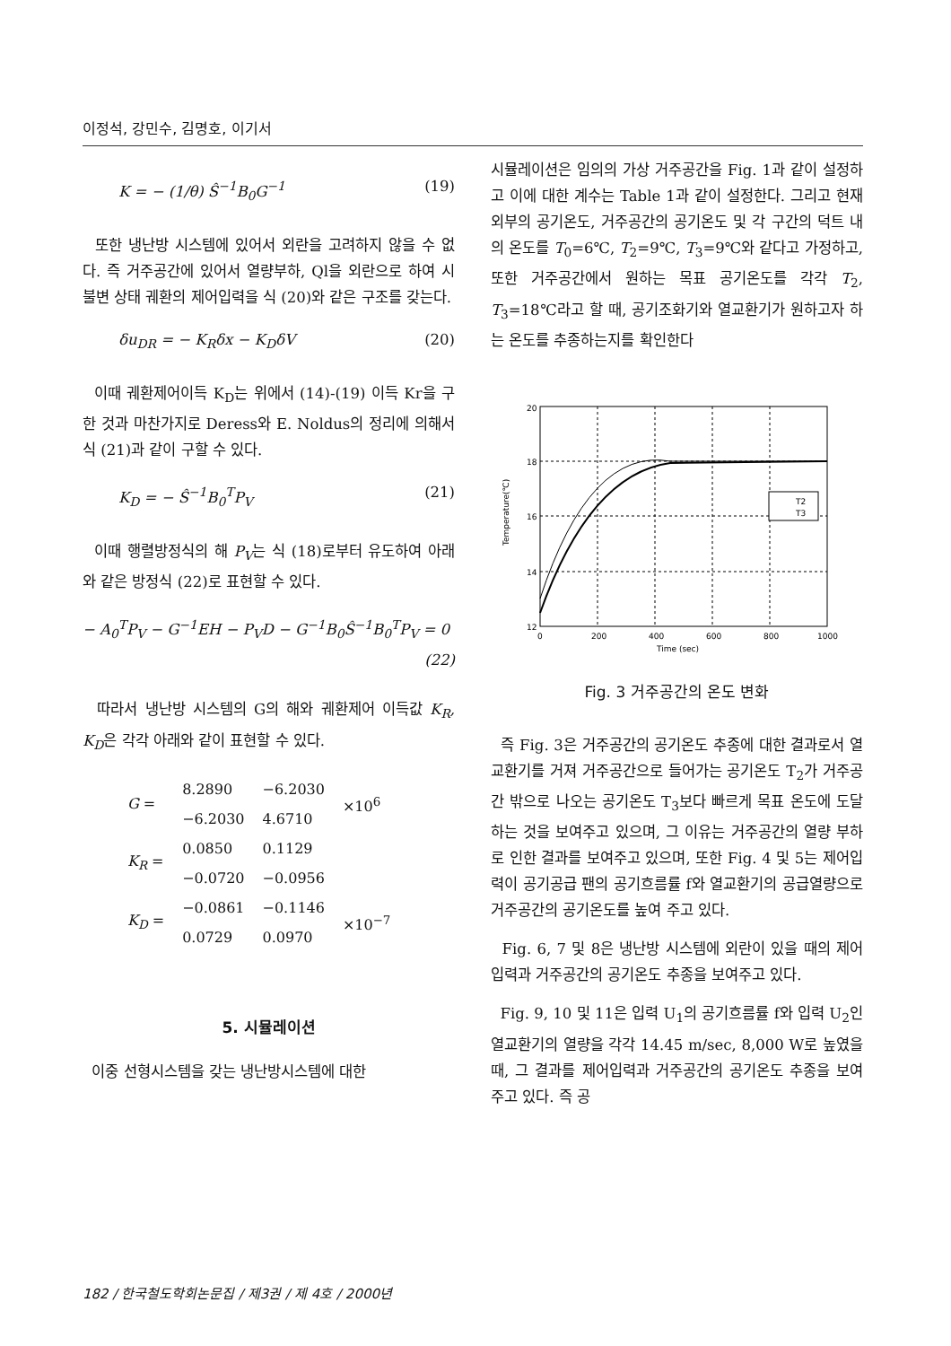이정석, 강민수, 김명호, 이기서
K = − (1/θ) Ŝ<sup>−1</sup>B<sub>0</sub>G<sup>−1</sup> (19)
또한 냉난방 시스템에 있어서 외란을 고려하지 않을 수 없다. 즉 거주공간에 있어서 열량부하, Ql을 외란으로 하여 시불변 상태 궤환의 제어입력을 식 (20)와 같은 구조를 갖는다.
δu<sub>DR</sub> = − K<sub>R</sub>δx − K<sub>D</sub>δV (20)
이때 궤환제어이득 K<sub>D</sub>는 위에서 (14)-(19) 이득 Kr을 구한 것과 마찬가지로 Deress와 E. Noldus의 정리에 의해서 식 (21)과 같이 구할 수 있다.
K<sub>D</sub> = − Ŝ<sup>−1</sup>B<sub>0</sub><sup>T</sup>P<sub>V</sub> (21)
이때 행렬방정식의 해 P<sub>V</sub>는 식 (18)로부터 유도하여 아래와 같은 방정식 (22)로 표현할 수 있다.
− A<sub>0</sub><sup>T</sup>P<sub>V</sub> − G<sup>−1</sup>EH − P<sub>V</sub>D − G<sup>−1</sup>B<sub>0</sub>Ŝ<sup>−1</sup>B<sub>0</sub><sup>T</sup>P<sub>V</sub> = 0
(22)
따라서 냉난방 시스템의 G의 해와 궤환제어 이득값 K<sub>R</sub>, K<sub>D</sub>은 각각 아래와 같이 표현할 수 있다.
| G = | 8.2890 | −6.2030 | ×10<sup>6</sup> |
| | −6.2030 | 4.6710 | |
| K<sub>R</sub> = | 0.0850 | 0.1129 | |
| | −0.0720 | −0.0956 | |
| K<sub>D</sub> = | −0.0861 | −0.1146 | ×10<sup>−7</sup> |
| | 0.0729 | 0.0970 | |
5. 시뮬레이션
이중 선형시스템을 갖는 냉난방시스템에 대한
시뮬레이션은 임의의 가상 거주공간을 Fig. 1과 같이 설정하고 이에 대한 계수는 Table 1과 같이 설정한다. 그리고 현재 외부의 공기온도, 거주공간의 공기온도 및 각 구간의 덕트 내의 온도를 T<sub>0</sub>=6℃, T<sub>2</sub>=9℃, T<sub>3</sub>=9℃와 같다고 가정하고, 또한 거주공간에서 원하는 목표 공기온도를 각각 T<sub>2</sub>, T<sub>3</sub>=18℃라고 할 때, 공기조화기와 열교환기가 원하고자 하는 온도를 추종하는지를 확인한다
T2
T3
20
18
16
14
12
0
200
400
600
800
1000
Time (sec)
Temperature(℃)
Fig. 3 거주공간의 온도 변화
즉 Fig. 3은 거주공간의 공기온도 추종에 대한 결과로서 열교환기를 거져 거주공간으로 들어가는 공기온도 T<sub>2</sub>가 거주공간 밖으로 나오는 공기온도 T<sub>3</sub>보다 빠르게 목표 온도에 도달하는 것을 보여주고 있으며, 그 이유는 거주공간의 열량 부하로 인한 결과를 보여주고 있으며, 또한 Fig. 4 및 5는 제어입력이 공기공급 팬의 공기흐름률 f와 열교환기의 공급열량으로 거주공간의 공기온도를 높여 주고 있다.
Fig. 6, 7 및 8은 냉난방 시스템에 외란이 있을 때의 제어입력과 거주공간의 공기온도 추종을 보여주고 있다.
Fig. 9, 10 및 11은 입력 U<sub>1</sub>의 공기흐름률 f와 입력 U<sub>2</sub>인 열교환기의 열량을 각각 14.45 m/sec, 8,000 W로 높였을 때, 그 결과를 제어입력과 거주공간의 공기온도 추종을 보여주고 있다. 즉 공
182 / 한국철도학회논문집 / 제3권 / 제 4호 / 2000년